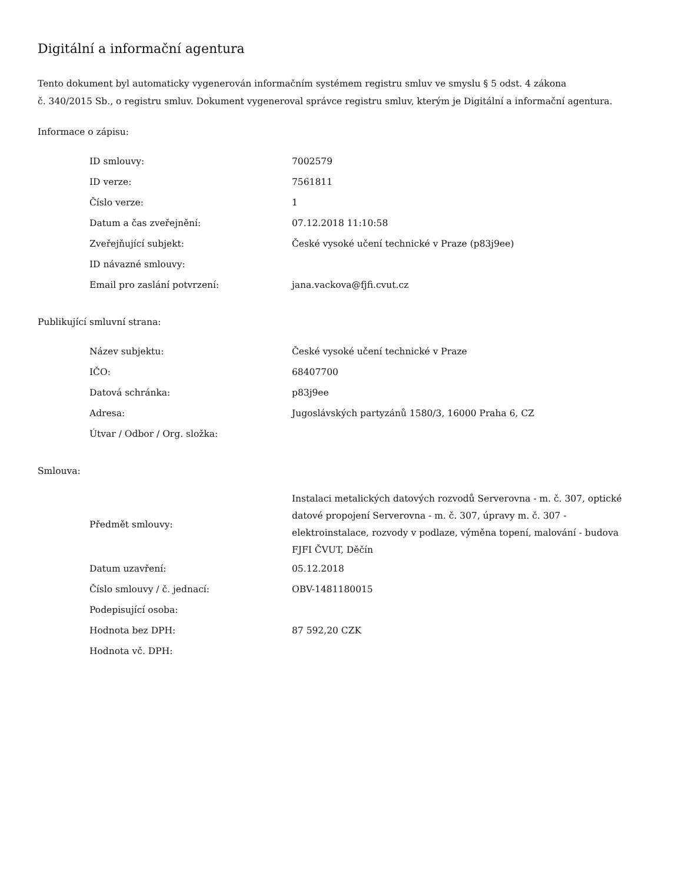Digitální a informační agentura
Tento dokument byl automaticky vygenerován informačním systémem registru smluv ve smyslu § 5 odst. 4 zákona
č. 340/2015 Sb., o registru smluv. Dokument vygeneroval správce registru smluv, kterým je Digitální a informační agentura.
Informace o zápisu:
| ID smlouvy: | 7002579 |
| ID verze: | 7561811 |
| Číslo verze: | 1 |
| Datum a čas zveřejnění: | 07.12.2018 11:10:58 |
| Zveřejňující subjekt: | České vysoké učení technické v Praze (p83j9ee) |
| ID návazné smlouvy: | |
| Email pro zaslání potvrzení: | jana.vackova@fjfi.cvut.cz |
Publikující smluvní strana:
| Název subjektu: | České vysoké učení technické v Praze |
| IČO: | 68407700 |
| Datová schránka: | p83j9ee |
| Adresa: | Jugoslávských partyzánů 1580/3, 16000 Praha 6, CZ |
| Útvar / Odbor / Org. složka: | |
Smlouva:
| Předmět smlouvy: | Instalaci metalických datových rozvodů Serverovna - m. č. 307, optické datové propojení Serverovna - m. č. 307, úpravy m. č. 307 - elektroinstalace, rozvody v podlaze, výměna topení, malování - budova FJFI ČVUT, Děčín |
| Datum uzavření: | 05.12.2018 |
| Číslo smlouvy / č. jednací: | OBV-1481180015 |
| Podepisující osoba: | |
| Hodnota bez DPH: | 87 592,20 CZK |
| Hodnota vč. DPH: | |